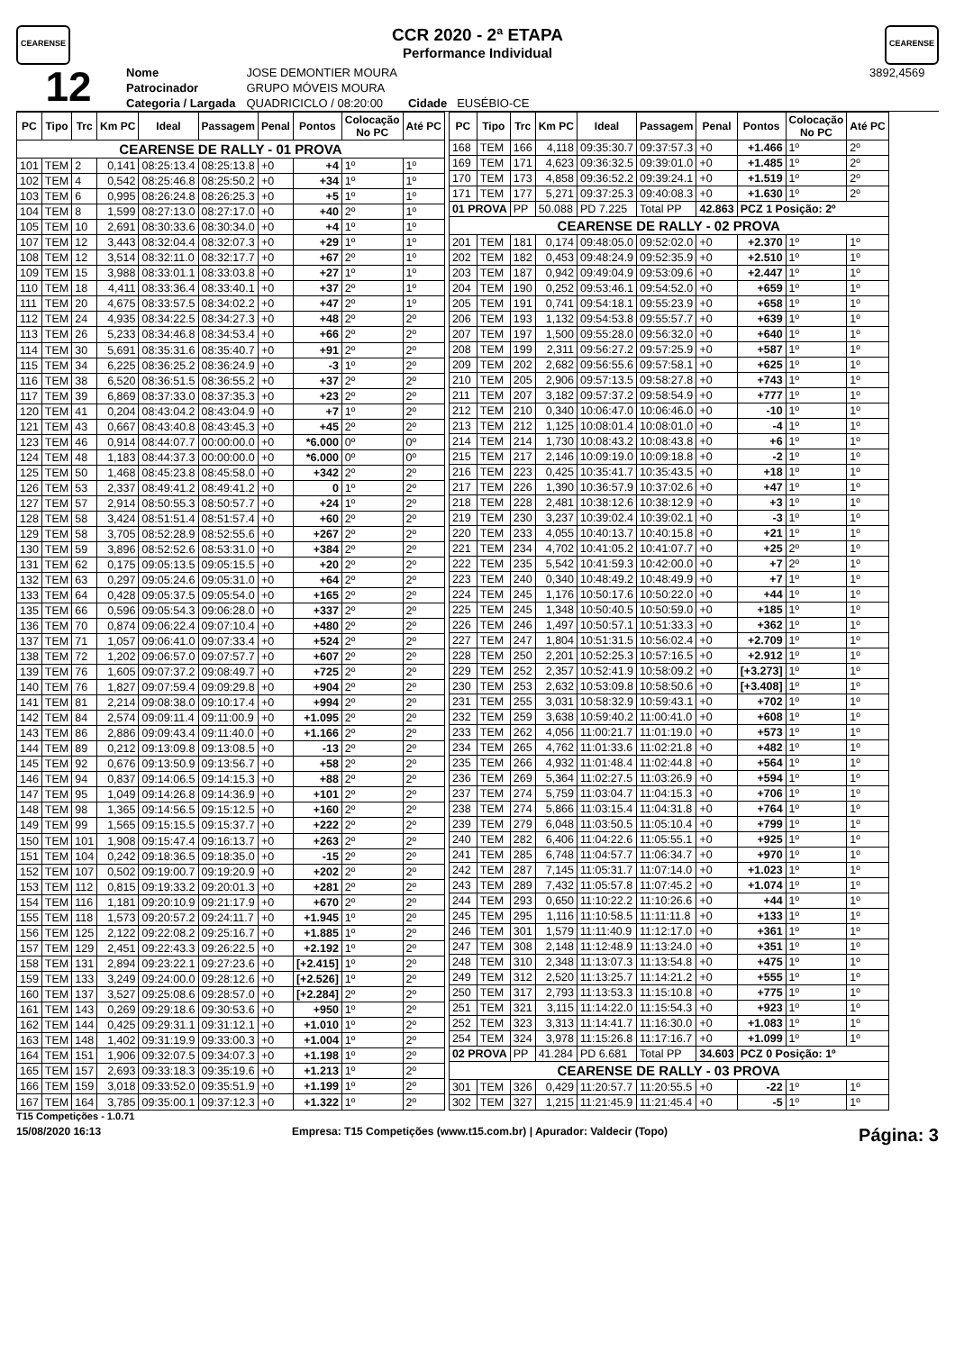CEARENSE
CCR 2020 - 2ª ETAPA
Performance Individual
CEARENSE
12
| Nome | JOSE DEMONTIER MOURA | | 3892,4569 |
| Patrocinador | GRUPO MÓVEIS MOURA | | |
| Categoria / Largada | QUADRICICLO / 08:20:00 | Cidade EUSÉBIO-CE | |
| PC | Tipo | Trc | Km PC | Ideal | Passagem | Penal | Pontos | Colocação No PC | Até PC |
| --- | --- | --- | --- | --- | --- | --- | --- | --- | --- |
| CEARENSE DE RALLY - 01 PROVA | | | | | | | | | |
| 101 | TEM | 2 | 0,141 | 08:25:13.4 | 08:25:13.8 | +0 | +4 | 1º | 1º |
| 102 | TEM | 4 | 0,542 | 08:25:46.8 | 08:25:50.2 | +0 | +34 | 1º | 1º |
| 103 | TEM | 6 | 0,995 | 08:26:24.8 | 08:26:25.3 | +0 | +5 | 1º | 1º |
| 104 | TEM | 8 | 1,599 | 08:27:13.0 | 08:27:17.0 | +0 | +40 | 2º | 1º |
| 105 | TEM | 10 | 2,691 | 08:30:33.6 | 08:30:34.0 | +0 | +4 | 1º | 1º |
| 107 | TEM | 12 | 3,443 | 08:32:04.4 | 08:32:07.3 | +0 | +29 | 1º | 1º |
| 108 | TEM | 12 | 3,514 | 08:32:11.0 | 08:32:17.7 | +0 | +67 | 2º | 1º |
| 109 | TEM | 15 | 3,988 | 08:33:01.1 | 08:33:03.8 | +0 | +27 | 1º | 1º |
| 110 | TEM | 18 | 4,411 | 08:33:36.4 | 08:33:40.1 | +0 | +37 | 2º | 1º |
| 111 | TEM | 20 | 4,675 | 08:33:57.5 | 08:34:02.2 | +0 | +47 | 2º | 1º |
| 112 | TEM | 24 | 4,935 | 08:34:22.5 | 08:34:27.3 | +0 | +48 | 2º | 2º |
| 113 | TEM | 26 | 5,233 | 08:34:46.8 | 08:34:53.4 | +0 | +66 | 2º | 2º |
| 114 | TEM | 30 | 5,691 | 08:35:31.6 | 08:35:40.7 | +0 | +91 | 2º | 2º |
| 115 | TEM | 34 | 6,225 | 08:36:25.2 | 08:36:24.9 | +0 | -3 | 1º | 2º |
| 116 | TEM | 38 | 6,520 | 08:36:51.5 | 08:36:55.2 | +0 | +37 | 2º | 2º |
| 117 | TEM | 39 | 6,869 | 08:37:33.0 | 08:37:35.3 | +0 | +23 | 2º | 2º |
| 120 | TEM | 41 | 0,204 | 08:43:04.2 | 08:43:04.9 | +0 | +7 | 1º | 2º |
| 121 | TEM | 43 | 0,667 | 08:43:40.8 | 08:43:45.3 | +0 | +45 | 2º | 2º |
| 123 | TEM | 46 | 0,914 | 08:44:07.7 | 00:00:00.0 | +0 | *6.000 | 0º | 0º |
| 124 | TEM | 48 | 1,183 | 08:44:37.3 | 00:00:00.0 | +0 | *6.000 | 0º | 0º |
| 125 | TEM | 50 | 1,468 | 08:45:23.8 | 08:45:58.0 | +0 | +342 | 2º | 2º |
| 126 | TEM | 53 | 2,337 | 08:49:41.2 | 08:49:41.2 | +0 | 0 | 1º | 2º |
| 127 | TEM | 57 | 2,914 | 08:50:55.3 | 08:50:57.7 | +0 | +24 | 1º | 2º |
| 128 | TEM | 58 | 3,424 | 08:51:51.4 | 08:51:57.4 | +0 | +60 | 2º | 2º |
| 129 | TEM | 58 | 3,705 | 08:52:28.9 | 08:52:55.6 | +0 | +267 | 2º | 2º |
| 130 | TEM | 59 | 3,896 | 08:52:52.6 | 08:53:31.0 | +0 | +384 | 2º | 2º |
| 131 | TEM | 62 | 0,175 | 09:05:13.5 | 09:05:15.5 | +0 | +20 | 2º | 2º |
| 132 | TEM | 63 | 0,297 | 09:05:24.6 | 09:05:31.0 | +0 | +64 | 2º | 2º |
| 133 | TEM | 64 | 0,428 | 09:05:37.5 | 09:05:54.0 | +0 | +165 | 2º | 2º |
| 135 | TEM | 66 | 0,596 | 09:05:54.3 | 09:06:28.0 | +0 | +337 | 2º | 2º |
| 136 | TEM | 70 | 0,874 | 09:06:22.4 | 09:07:10.4 | +0 | +480 | 2º | 2º |
| 137 | TEM | 71 | 1,057 | 09:06:41.0 | 09:07:33.4 | +0 | +524 | 2º | 2º |
| 138 | TEM | 72 | 1,202 | 09:06:57.0 | 09:07:57.7 | +0 | +607 | 2º | 2º |
| 139 | TEM | 76 | 1,605 | 09:07:37.2 | 09:08:49.7 | +0 | +725 | 2º | 2º |
| 140 | TEM | 76 | 1,827 | 09:07:59.4 | 09:09:29.8 | +0 | +904 | 2º | 2º |
| 141 | TEM | 81 | 2,214 | 09:08:38.0 | 09:10:17.4 | +0 | +994 | 2º | 2º |
| 142 | TEM | 84 | 2,574 | 09:09:11.4 | 09:11:00.9 | +0 | +1.095 | 2º | 2º |
| 143 | TEM | 86 | 2,886 | 09:09:43.4 | 09:11:40.0 | +0 | +1.166 | 2º | 2º |
| 144 | TEM | 89 | 0,212 | 09:13:09.8 | 09:13:08.5 | +0 | -13 | 2º | 2º |
| 145 | TEM | 92 | 0,676 | 09:13:50.9 | 09:13:56.7 | +0 | +58 | 2º | 2º |
| 146 | TEM | 94 | 0,837 | 09:14:06.5 | 09:14:15.3 | +0 | +88 | 2º | 2º |
| 147 | TEM | 95 | 1,049 | 09:14:26.8 | 09:14:36.9 | +0 | +101 | 2º | 2º |
| 148 | TEM | 98 | 1,365 | 09:14:56.5 | 09:15:12.5 | +0 | +160 | 2º | 2º |
| 149 | TEM | 99 | 1,565 | 09:15:15.5 | 09:15:37.7 | +0 | +222 | 2º | 2º |
| 150 | TEM | 101 | 1,908 | 09:15:47.4 | 09:16:13.7 | +0 | +263 | 2º | 2º |
| 151 | TEM | 104 | 0,242 | 09:18:36.5 | 09:18:35.0 | +0 | -15 | 2º | 2º |
| 152 | TEM | 107 | 0,502 | 09:19:00.7 | 09:19:20.9 | +0 | +202 | 2º | 2º |
| 153 | TEM | 112 | 0,815 | 09:19:33.2 | 09:20:01.3 | +0 | +281 | 2º | 2º |
| 154 | TEM | 116 | 1,181 | 09:20:10.9 | 09:21:17.9 | +0 | +670 | 2º | 2º |
| 155 | TEM | 118 | 1,573 | 09:20:57.2 | 09:24:11.7 | +0 | +1.945 | 1º | 2º |
| 156 | TEM | 125 | 2,122 | 09:22:08.2 | 09:25:16.7 | +0 | +1.885 | 1º | 2º |
| 157 | TEM | 129 | 2,451 | 09:22:43.3 | 09:26:22.5 | +0 | +2.192 | 1º | 2º |
| 158 | TEM | 131 | 2,894 | 09:23:22.1 | 09:27:23.6 | +0 | [+2.415] | 1º | 2º |
| 159 | TEM | 133 | 3,249 | 09:24:00.0 | 09:28:12.6 | +0 | [+2.526] | 1º | 2º |
| 160 | TEM | 137 | 3,527 | 09:25:08.6 | 09:28:57.0 | +0 | [+2.284] | 2º | 2º |
| 161 | TEM | 143 | 0,269 | 09:29:18.6 | 09:30:53.6 | +0 | +950 | 1º | 2º |
| 162 | TEM | 144 | 0,425 | 09:29:31.1 | 09:31:12.1 | +0 | +1.010 | 1º | 2º |
| 163 | TEM | 148 | 1,402 | 09:31:19.9 | 09:33:00.3 | +0 | +1.004 | 1º | 2º |
| 164 | TEM | 151 | 1,906 | 09:32:07.5 | 09:34:07.3 | +0 | +1.198 | 1º | 2º |
| 165 | TEM | 157 | 2,693 | 09:33:18.3 | 09:35:19.6 | +0 | +1.213 | 1º | 2º |
| 166 | TEM | 159 | 3,018 | 09:33:52.0 | 09:35:51.9 | +0 | +1.199 | 1º | 2º |
| 167 | TEM | 164 | 3,785 | 09:35:00.1 | 09:37:12.3 | +0 | +1.322 | 1º | 2º |
| PC | Tipo | Trc | Km PC | Ideal | Passagem | Penal | Pontos | Colocação No PC | Até PC |
| --- | --- | --- | --- | --- | --- | --- | --- | --- | --- |
| 168 | TEM | 166 | 4,118 | 09:35:30.7 | 09:37:57.3 | +0 | +1.466 | 1º | 2º |
| 169 | TEM | 171 | 4,623 | 09:36:32.5 | 09:39:01.0 | +0 | +1.485 | 1º | 2º |
| 170 | TEM | 173 | 4,858 | 09:36:52.2 | 09:39:24.1 | +0 | +1.519 | 1º | 2º |
| 171 | TEM | 177 | 5,271 | 09:37:25.3 | 09:40:08.3 | +0 | +1.630 | 1º | 2º |
| 01 PROVA | | PP | 50.088 | PD 7.225 | Total PP | 42.863 | PCZ 1 Posição: 2º | | |
| CEARENSE DE RALLY - 02 PROVA | | | | | | | | | |
| 201 | TEM | 181 | 0,174 | 09:48:05.0 | 09:52:02.0 | +0 | +2.370 | 1º | 1º |
| 202 | TEM | 182 | 0,453 | 09:48:24.9 | 09:52:35.9 | +0 | +2.510 | 1º | 1º |
| 203 | TEM | 187 | 0,942 | 09:49:04.9 | 09:53:09.6 | +0 | +2.447 | 1º | 1º |
| 204 | TEM | 190 | 0,252 | 09:53:46.1 | 09:54:52.0 | +0 | +659 | 1º | 1º |
| 205 | TEM | 191 | 0,741 | 09:54:18.1 | 09:55:23.9 | +0 | +658 | 1º | 1º |
| 206 | TEM | 193 | 1,132 | 09:54:53.8 | 09:55:57.7 | +0 | +639 | 1º | 1º |
| 207 | TEM | 197 | 1,500 | 09:55:28.0 | 09:56:32.0 | +0 | +640 | 1º | 1º |
| 208 | TEM | 199 | 2,311 | 09:56:27.2 | 09:57:25.9 | +0 | +587 | 1º | 1º |
| 209 | TEM | 202 | 2,682 | 09:56:55.6 | 09:57:58.1 | +0 | +625 | 1º | 1º |
| 210 | TEM | 205 | 2,906 | 09:57:13.5 | 09:58:27.8 | +0 | +743 | 1º | 1º |
| 211 | TEM | 207 | 3,182 | 09:57:37.2 | 09:58:54.9 | +0 | +777 | 1º | 1º |
| 212 | TEM | 210 | 0,340 | 10:06:47.0 | 10:06:46.0 | +0 | -10 | 1º | 1º |
| 213 | TEM | 212 | 1,125 | 10:08:01.4 | 10:08:01.0 | +0 | -4 | 1º | 1º |
| 214 | TEM | 214 | 1,730 | 10:08:43.2 | 10:08:43.8 | +0 | +6 | 1º | 1º |
| 215 | TEM | 217 | 2,146 | 10:09:19.0 | 10:09:18.8 | +0 | -2 | 1º | 1º |
| 216 | TEM | 223 | 0,425 | 10:35:41.7 | 10:35:43.5 | +0 | +18 | 1º | 1º |
| 217 | TEM | 226 | 1,390 | 10:36:57.9 | 10:37:02.6 | +0 | +47 | 1º | 1º |
| 218 | TEM | 228 | 2,481 | 10:38:12.6 | 10:38:12.9 | +0 | +3 | 1º | 1º |
| 219 | TEM | 230 | 3,237 | 10:39:02.4 | 10:39:02.1 | +0 | -3 | 1º | 1º |
| 220 | TEM | 233 | 4,055 | 10:40:13.7 | 10:40:15.8 | +0 | +21 | 1º | 1º |
| 221 | TEM | 234 | 4,702 | 10:41:05.2 | 10:41:07.7 | +0 | +25 | 2º | 1º |
| 222 | TEM | 235 | 5,542 | 10:41:59.3 | 10:42:00.0 | +0 | +7 | 2º | 1º |
| 223 | TEM | 240 | 0,340 | 10:48:49.2 | 10:48:49.9 | +0 | +7 | 1º | 1º |
| 224 | TEM | 245 | 1,176 | 10:50:17.6 | 10:50:22.0 | +0 | +44 | 1º | 1º |
| 225 | TEM | 245 | 1,348 | 10:50:40.5 | 10:50:59.0 | +0 | +185 | 1º | 1º |
| 226 | TEM | 246 | 1,497 | 10:50:57.1 | 10:51:33.3 | +0 | +362 | 1º | 1º |
| 227 | TEM | 247 | 1,804 | 10:51:31.5 | 10:56:02.4 | +0 | +2.709 | 1º | 1º |
| 228 | TEM | 250 | 2,201 | 10:52:25.3 | 10:57:16.5 | +0 | +2.912 | 1º | 1º |
| 229 | TEM | 252 | 2,357 | 10:52:41.9 | 10:58:09.2 | +0 | [+3.273] | 1º | 1º |
| 230 | TEM | 253 | 2,632 | 10:53:09.8 | 10:58:50.6 | +0 | [+3.408] | 1º | 1º |
| 231 | TEM | 255 | 3,031 | 10:58:32.9 | 10:59:43.1 | +0 | +702 | 1º | 1º |
| 232 | TEM | 259 | 3,638 | 10:59:40.2 | 11:00:41.0 | +0 | +608 | 1º | 1º |
| 233 | TEM | 262 | 4,056 | 11:00:21.7 | 11:01:19.0 | +0 | +573 | 1º | 1º |
| 234 | TEM | 265 | 4,762 | 11:01:33.6 | 11:02:21.8 | +0 | +482 | 1º | 1º |
| 235 | TEM | 266 | 4,932 | 11:01:48.4 | 11:02:44.8 | +0 | +564 | 1º | 1º |
| 236 | TEM | 269 | 5,364 | 11:02:27.5 | 11:03:26.9 | +0 | +594 | 1º | 1º |
| 237 | TEM | 274 | 5,759 | 11:03:04.7 | 11:04:15.3 | +0 | +706 | 1º | 1º |
| 238 | TEM | 274 | 5,866 | 11:03:15.4 | 11:04:31.8 | +0 | +764 | 1º | 1º |
| 239 | TEM | 279 | 6,048 | 11:03:50.5 | 11:05:10.4 | +0 | +799 | 1º | 1º |
| 240 | TEM | 282 | 6,406 | 11:04:22.6 | 11:05:55.1 | +0 | +925 | 1º | 1º |
| 241 | TEM | 285 | 6,748 | 11:04:57.7 | 11:06:34.7 | +0 | +970 | 1º | 1º |
| 242 | TEM | 287 | 7,145 | 11:05:31.7 | 11:07:14.0 | +0 | +1.023 | 1º | 1º |
| 243 | TEM | 289 | 7,432 | 11:05:57.8 | 11:07:45.2 | +0 | +1.074 | 1º | 1º |
| 244 | TEM | 293 | 0,650 | 11:10:22.2 | 11:10:26.6 | +0 | +44 | 1º | 1º |
| 245 | TEM | 295 | 1,116 | 11:10:58.5 | 11:11:11.8 | +0 | +133 | 1º | 1º |
| 246 | TEM | 301 | 1,579 | 11:11:40.9 | 11:12:17.0 | +0 | +361 | 1º | 1º |
| 247 | TEM | 308 | 2,148 | 11:12:48.9 | 11:13:24.0 | +0 | +351 | 1º | 1º |
| 248 | TEM | 310 | 2,348 | 11:13:07.3 | 11:13:54.8 | +0 | +475 | 1º | 1º |
| 249 | TEM | 312 | 2,520 | 11:13:25.7 | 11:14:21.2 | +0 | +555 | 1º | 1º |
| 250 | TEM | 317 | 2,793 | 11:13:53.3 | 11:15:10.8 | +0 | +775 | 1º | 1º |
| 251 | TEM | 321 | 3,115 | 11:14:22.0 | 11:15:54.3 | +0 | +923 | 1º | 1º |
| 252 | TEM | 323 | 3,313 | 11:14:41.7 | 11:16:30.0 | +0 | +1.083 | 1º | 1º |
| 254 | TEM | 324 | 3,978 | 11:15:26.8 | 11:17:16.7 | +0 | +1.099 | 1º | 1º |
| 02 PROVA | | PP | 41.284 | PD 6.681 | Total PP | 34.603 | PCZ 0 Posição: 1º | | |
| CEARENSE DE RALLY - 03 PROVA | | | | | | | | | |
| 301 | TEM | 326 | 0,429 | 11:20:57.7 | 11:20:55.5 | +0 | -22 | 1º | 1º |
| 302 | TEM | 327 | 1,215 | 11:21:45.9 | 11:21:45.4 | +0 | -5 | 1º | 1º |
T15 Competições - 1.0.71
15/08/2020 16:13 Empresa: T15 Competições (www.t15.com.br) | Apurador: Valdecir (Topo) Página: 3